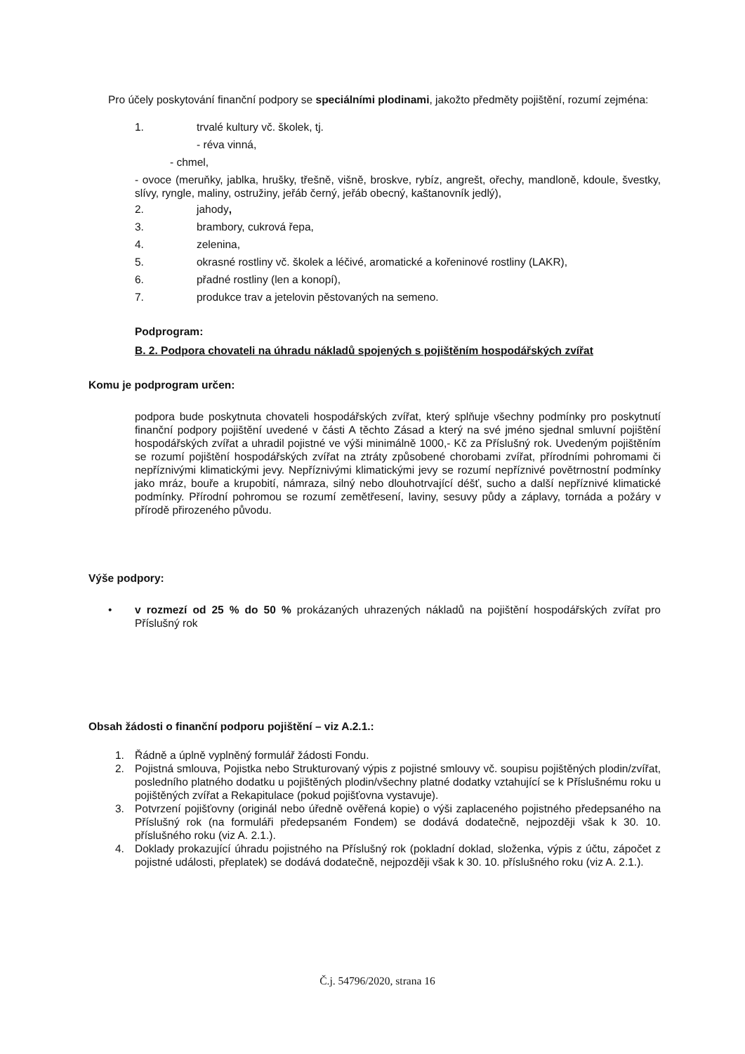Pro účely poskytování finanční podpory se speciálními plodinami, jakožto předměty pojištění, rozumí zejména:
1. trvalé kultury vč. školek, tj.
- réva vinná,
- chmel,
- ovoce (meruňky, jablka, hrušky, třešně, višně, broskve, rybíz, angrešt, ořechy, mandloně, kdoule, švestky, slívy, ryngle, maliny, ostružiny, jeřáb černý, jeřáb obecný, kaštanovník jedlý),
2. jahody,
3. brambory, cukrová řepa,
4. zelenina,
5. okrasné rostliny vč. školek a léčivé, aromatické a kořeninové rostliny (LAKR),
6. přadné rostliny (len a konopí),
7. produkce trav a jetelovin pěstovaných na semeno.
Podprogram:
B. 2. Podpora chovateli na úhradu nákladů spojených s pojištěním hospodářských zvířat
Komu je podprogram určen:
podpora bude poskytnuta chovateli hospodářských zvířat, který splňuje všechny podmínky pro poskytnutí finanční podpory pojištění uvedené v části A těchto Zásad a který na své jméno sjednal smluvní pojištění hospodářských zvířat a uhradil pojistné ve výši minimálně 1000,- Kč za Příslušný rok. Uvedeným pojištěním se rozumí pojištění hospodářských zvířat na ztráty způsobené chorobami zvířat, přírodními pohromami či nepříznivými klimatickými jevy. Nepříznivými klimatickými jevy se rozumí nepříznivé povětrnostní podmínky jako mráz, bouře a krupobití, námraza, silný nebo dlouhotrvající déšť, sucho a další nepříznivé klimatické podmínky. Přírodní pohromou se rozumí zemětřesení, laviny, sesuvy půdy a záplavy, tornáda a požáry v přírodě přirozeného původu.
Výše podpory:
• v rozmezí od 25 % do 50 % prokázaných uhrazených nákladů na pojištění hospodářských zvířat pro Příslušný rok
Obsah žádosti o finanční podporu pojištění – viz A.2.1.:
1. Řádně a úplně vyplněný formulář žádosti Fondu.
2. Pojistná smlouva, Pojistka nebo Strukturovaný výpis z pojistné smlouvy vč. soupisu pojištěných plodin/zvířat, posledního platného dodatku u pojištěných plodin/všechny platné dodatky vztahující se k Příslušnému roku u pojištěných zvířat a Rekapitulace (pokud pojišťovna vystavuje).
3. Potvrzení pojišťovny (originál nebo úředně ověřená kopie) o výši zaplaceného pojistného předepsaného na Příslušný rok (na formuláři předepsaném Fondem) se dodává dodatečně, nejpozději však k 30. 10. příslušného roku (viz A. 2.1.).
4. Doklady prokazující úhradu pojistného na Příslušný rok (pokladní doklad, složenka, výpis z účtu, zápočet z pojistné události, přeplatek) se dodává dodatečně, nejpozději však k 30. 10. příslušného roku (viz A. 2.1.).
Č.j. 54796/2020, strana 16